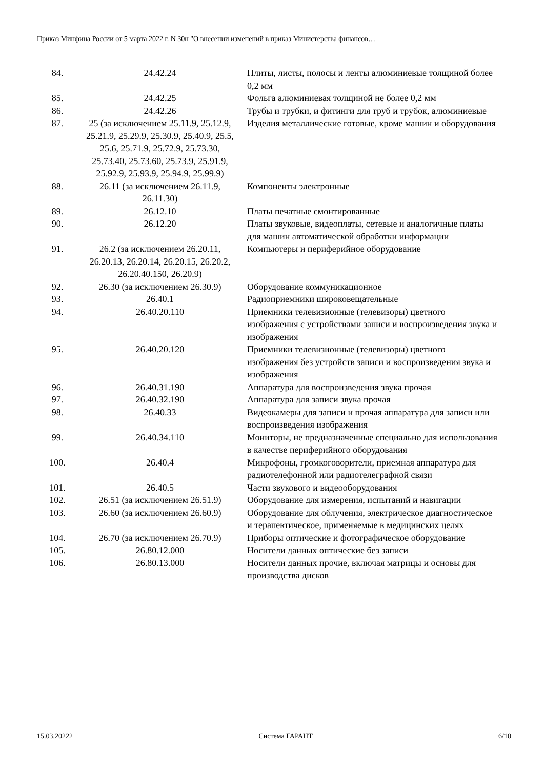Приказ Минфина России от 5 марта 2022 г. N 30н "О внесении изменений в приказ Министерства финансов…
| 84. | 24.42.24 | Плиты, листы, полосы и ленты алюминиевые толщиной более 0,2 мм |
| 85. | 24.42.25 | Фольга алюминиевая толщиной не более 0,2 мм |
| 86. | 24.42.26 | Трубы и трубки, и фитинги для труб и трубок, алюминиевые |
| 87. | 25 (за исключением 25.11.9, 25.12.9, 25.21.9, 25.29.9, 25.30.9, 25.40.9, 25.5, 25.6, 25.71.9, 25.72.9, 25.73.30, 25.73.40, 25.73.60, 25.73.9, 25.91.9, 25.92.9, 25.93.9, 25.94.9, 25.99.9) | Изделия металлические готовые, кроме машин и оборудования |
| 88. | 26.11 (за исключением 26.11.9, 26.11.30) | Компоненты электронные |
| 89. | 26.12.10 | Платы печатные смонтированные |
| 90. | 26.12.20 | Платы звуковые, видеоплаты, сетевые и аналогичные платы для машин автоматической обработки информации |
| 91. | 26.2 (за исключением 26.20.11, 26.20.13, 26.20.14, 26.20.15, 26.20.2, 26.20.40.150, 26.20.9) | Компьютеры и периферийное оборудование |
| 92. | 26.30 (за исключением 26.30.9) | Оборудование коммуникационное |
| 93. | 26.40.1 | Радиоприемники широковещательные |
| 94. | 26.40.20.110 | Приемники телевизионные (телевизоры) цветного изображения с устройствами записи и воспроизведения звука и изображения |
| 95. | 26.40.20.120 | Приемники телевизионные (телевизоры) цветного изображения без устройств записи и воспроизведения звука и изображения |
| 96. | 26.40.31.190 | Аппаратура для воспроизведения звука прочая |
| 97. | 26.40.32.190 | Аппаратура для записи звука прочая |
| 98. | 26.40.33 | Видеокамеры для записи и прочая аппаратура для записи или воспроизведения изображения |
| 99. | 26.40.34.110 | Мониторы, не предназначенные специально для использования в качестве периферийного оборудования |
| 100. | 26.40.4 | Микрофоны, громкоговорители, приемная аппаратура для радиотелефонной или радиотелеграфной связи |
| 101. | 26.40.5 | Части звукового и видеооборудования |
| 102. | 26.51 (за исключением 26.51.9) | Оборудование для измерения, испытаний и навигации |
| 103. | 26.60 (за исключением 26.60.9) | Оборудование для облучения, электрическое диагностическое и терапевтическое, применяемые в медицинских целях |
| 104. | 26.70 (за исключением 26.70.9) | Приборы оптические и фотографическое оборудование |
| 105. | 26.80.12.000 | Носители данных оптические без записи |
| 106. | 26.80.13.000 | Носители данных прочие, включая матрицы и основы для производства дисков |
15.03.20222 Система ГАРАНТ 6/10